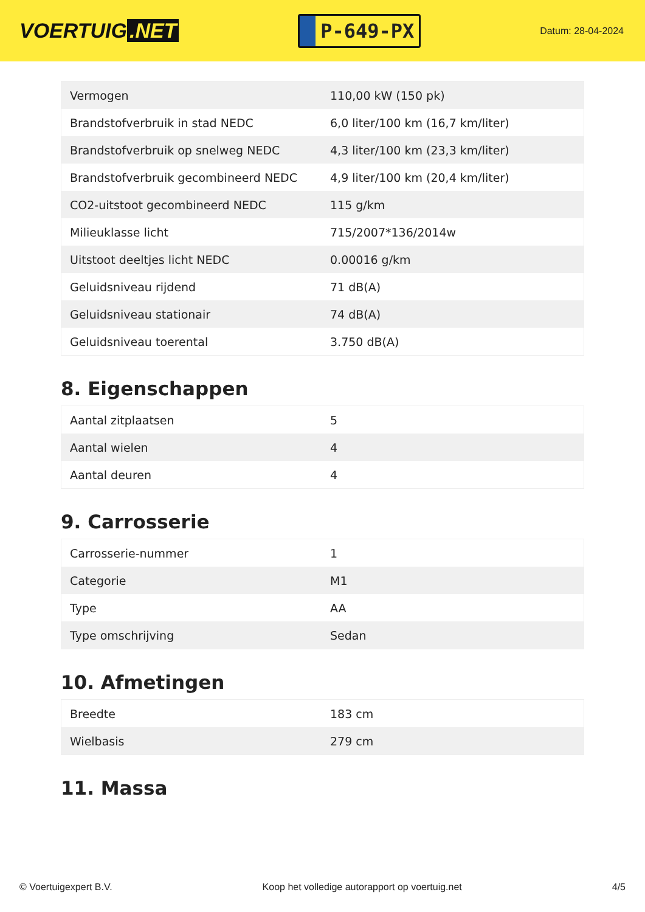VOERTUIG.NET
P-649-PX
Datum: 28-04-2024
| Vermogen | 110,00 kW (150 pk) |
| Brandstofverbruik in stad NEDC | 6,0 liter/100 km (16,7 km/liter) |
| Brandstofverbruik op snelweg NEDC | 4,3 liter/100 km (23,3 km/liter) |
| Brandstofverbruik gecombineerd NEDC | 4,9 liter/100 km (20,4 km/liter) |
| CO2-uitstoot gecombineerd NEDC | 115 g/km |
| Milieuklasse licht | 715/2007*136/2014w |
| Uitstoot deeltjes licht NEDC | 0.00016 g/km |
| Geluidsniveau rijdend | 71 dB(A) |
| Geluidsniveau stationair | 74 dB(A) |
| Geluidsniveau toerental | 3.750 dB(A) |
8. Eigenschappen
| Aantal zitplaatsen | 5 |
| Aantal wielen | 4 |
| Aantal deuren | 4 |
9. Carrosserie
| Carrosserie-nummer | 1 |
| Categorie | M1 |
| Type | AA |
| Type omschrijving | Sedan |
10. Afmetingen
| Breedte | 183 cm |
| Wielbasis | 279 cm |
11. Massa
© Voertuigexpert B.V. Koop het volledige autorapport op voertuig.net 4/5